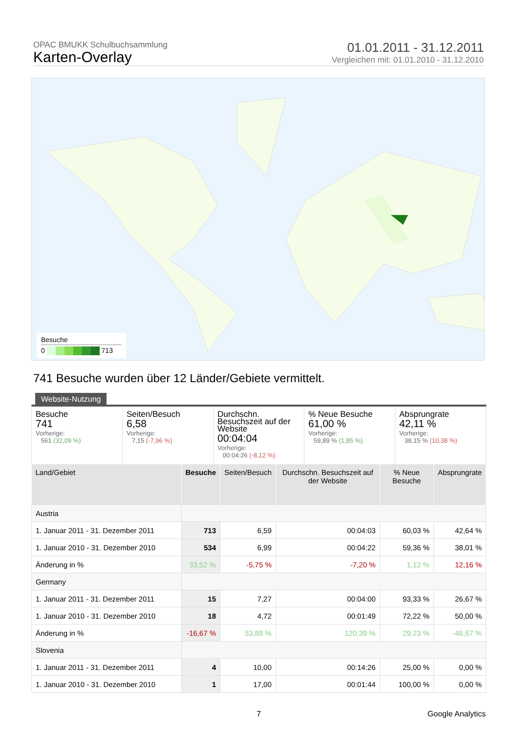OPAC BMUKK Schulbuchsammlung
Karten-Overlay
01.01.2011 - 31.12.2011
Vergleichen mit: 01.01.2010 - 31.12.2010
Besuche
0 713
741 Besuche wurden über 12 Länder/Gebiete vermittelt.
Website-Nutzung
Besuche
741
Vorherige:
561 (32,09 %)
Seiten/Besuch
6,58
Vorherige:
7,15 (-7,96 %)
Durchschn. Besuchszeit auf der Website
00:04:04
Vorherige:
00:04:26 (-8,12 %)
% Neue Besuche
61,00 %
Vorherige:
59,89 % (1,85 %)
Absprungrate
42,11 %
Vorherige:
38,15 % (10,38 %)
| Land/Gebiet | Besuche | Seiten/Besuch | Durchschn. Besuchszeit auf der Website | % Neue Besuche | Absprungrate |
| --- | --- | --- | --- | --- | --- |
| Austria | | | | | |
| 1. Januar 2011 - 31. Dezember 2011 | 713 | 6,59 | 00:04:03 | 60,03 % | 42,64 % |
| 1. Januar 2010 - 31. Dezember 2010 | 534 | 6,99 | 00:04:22 | 59,36 % | 38,01 % |
| Änderung in % | 33,52 % | -5,75 % | -7,20 % | 1,12 % | 12,16 % |
| Germany | | | | | |
| 1. Januar 2011 - 31. Dezember 2011 | 15 | 7,27 | 00:04:00 | 93,33 % | 26,67 % |
| 1. Januar 2010 - 31. Dezember 2010 | 18 | 4,72 | 00:01:49 | 72,22 % | 50,00 % |
| Änderung in % | -16,67 % | 53,88 % | 120,39 % | 29,23 % | -46,67 % |
| Slovenia | | | | | |
| 1. Januar 2011 - 31. Dezember 2011 | 4 | 10,00 | 00:14:26 | 25,00 % | 0,00 % |
| 1. Januar 2010 - 31. Dezember 2010 | 1 | 17,00 | 00:01:44 | 100,00 % | 0,00 % |
7 Google Analytics